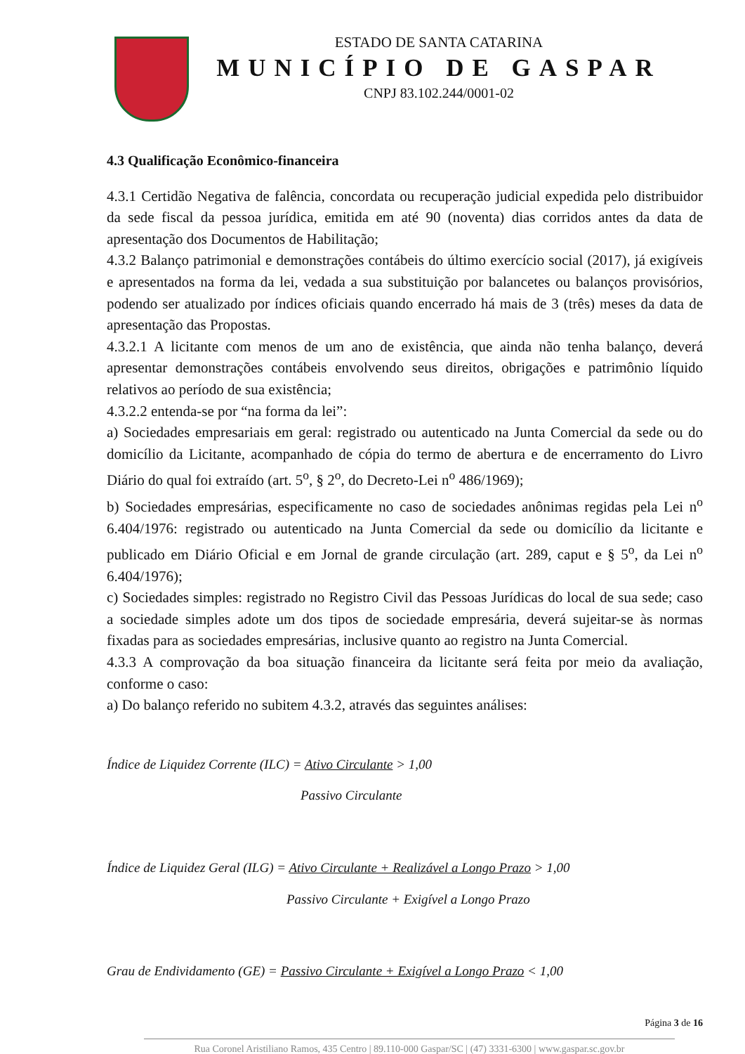ESTADO DE SANTA CATARINA
MUNICÍPIO DE GASPAR
CNPJ 83.102.244/0001-02
4.3 Qualificação Econômico-financeira
4.3.1 Certidão Negativa de falência, concordata ou recuperação judicial expedida pelo distribuidor da sede fiscal da pessoa jurídica, emitida em até 90 (noventa) dias corridos antes da data de apresentação dos Documentos de Habilitação;
4.3.2 Balanço patrimonial e demonstrações contábeis do último exercício social (2017), já exigíveis e apresentados na forma da lei, vedada a sua substituição por balancetes ou balanços provisórios, podendo ser atualizado por índices oficiais quando encerrado há mais de 3 (três) meses da data de apresentação das Propostas.
4.3.2.1 A licitante com menos de um ano de existência, que ainda não tenha balanço, deverá apresentar demonstrações contábeis envolvendo seus direitos, obrigações e patrimônio líquido relativos ao período de sua existência;
4.3.2.2 entenda-se por “na forma da lei”:
a) Sociedades empresariais em geral: registrado ou autenticado na Junta Comercial da sede ou do domicílio da Licitante, acompanhado de cópia do termo de abertura e de encerramento do Livro Diário do qual foi extraído (art. 5<sup>o</sup>, § 2<sup>o</sup>, do Decreto-Lei n<sup>o</sup> 486/1969);
b) Sociedades empresárias, especificamente no caso de sociedades anônimas regidas pela Lei n<sup>o</sup> 6.404/1976: registrado ou autenticado na Junta Comercial da sede ou domicílio da licitante e publicado em Diário Oficial e em Jornal de grande circulação (art. 289, caput e § 5<sup>o</sup>, da Lei n<sup>o</sup> 6.404/1976);
c) Sociedades simples: registrado no Registro Civil das Pessoas Jurídicas do local de sua sede; caso a sociedade simples adote um dos tipos de sociedade empresária, deverá sujeitar-se às normas fixadas para as sociedades empresárias, inclusive quanto ao registro na Junta Comercial.
4.3.3 A comprovação da boa situação financeira da licitante será feita por meio da avaliação, conforme o caso:
a) Do balanço referido no subitem 4.3.2, através das seguintes análises:
Índice de Liquidez Corrente (ILC) = Ativo Circulante > 1,00
Passivo Circulante
Índice de Liquidez Geral (ILG) = Ativo Circulante + Realizável a Longo Prazo > 1,00
Passivo Circulante + Exigível a Longo Prazo
Grau de Endividamento (GE) = Passivo Circulante + Exigível a Longo Prazo < 1,00
Página 3 de 16
Rua Coronel Aristiliano Ramos, 435 Centro | 89.110-000 Gaspar/SC | (47) 3331-6300 | www.gaspar.sc.gov.br